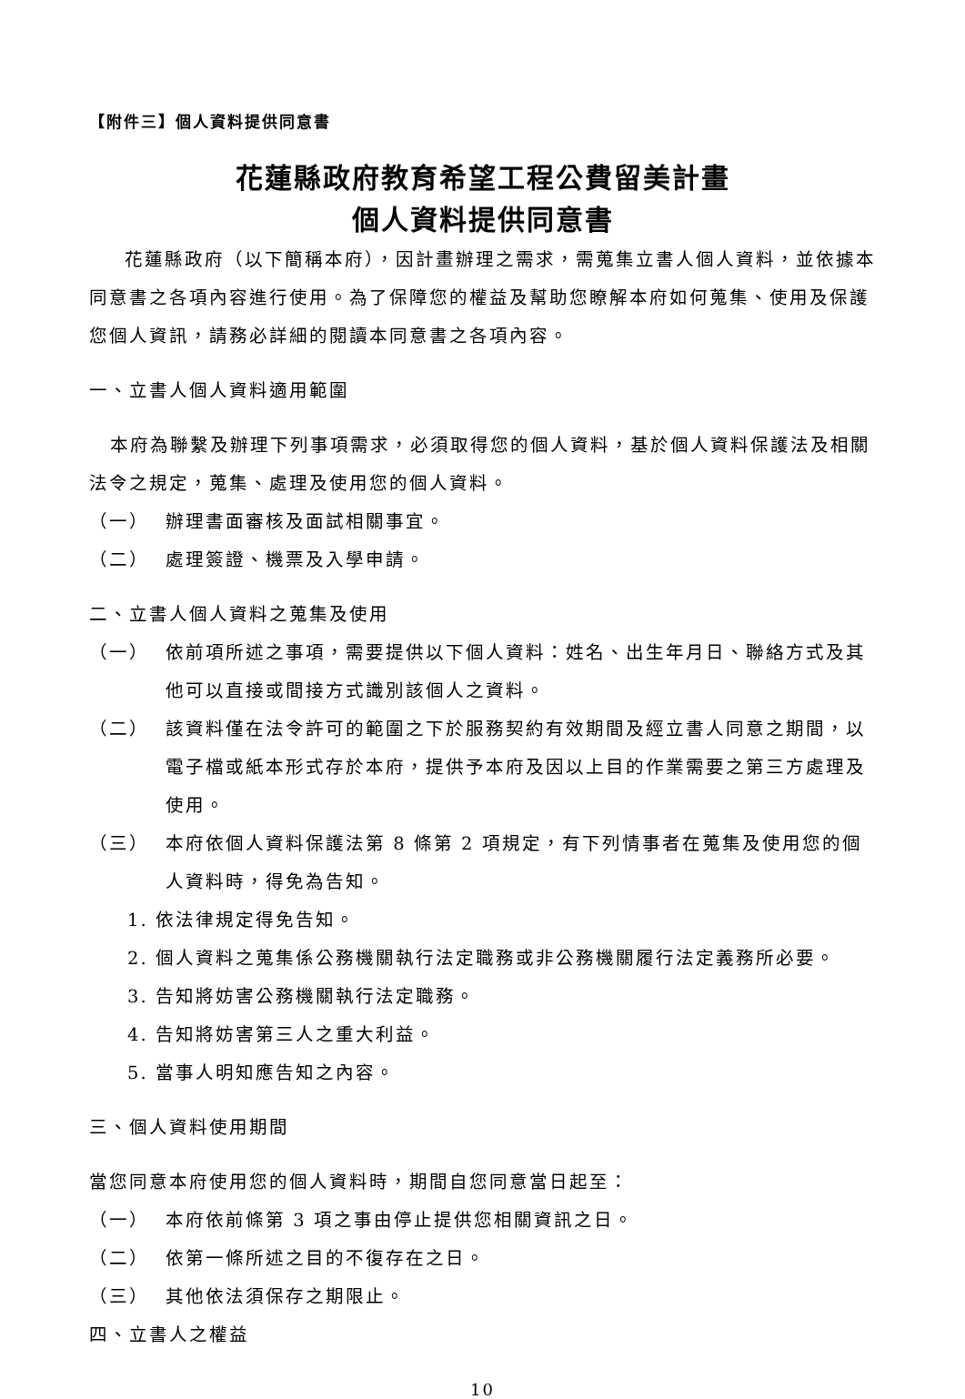【附件三】個人資料提供同意書
花蓮縣政府教育希望工程公費留美計畫
個人資料提供同意書
花蓮縣政府（以下簡稱本府），因計畫辦理之需求，需蒐集立書人個人資料，並依據本同意書之各項內容進行使用。為了保障您的權益及幫助您瞭解本府如何蒐集、使用及保護您個人資訊，請務必詳細的閱讀本同意書之各項內容。
一、立書人個人資料適用範圍
本府為聯繫及辦理下列事項需求，必須取得您的個人資料，基於個人資料保護法及相關法令之規定，蒐集、處理及使用您的個人資料。
（一） 辦理書面審核及面試相關事宜。
（二） 處理簽證、機票及入學申請。
二、立書人個人資料之蒐集及使用
（一） 依前項所述之事項，需要提供以下個人資料：姓名、出生年月日、聯絡方式及其他可以直接或間接方式識別該個人之資料。
（二） 該資料僅在法令許可的範圍之下於服務契約有效期間及經立書人同意之期間，以電子檔或紙本形式存於本府，提供予本府及因以上目的作業需要之第三方處理及使用。
（三） 本府依個人資料保護法第 8 條第 2 項規定，有下列情事者在蒐集及使用您的個人資料時，得免為告知。
1. 依法律規定得免告知。
2. 個人資料之蒐集係公務機關執行法定職務或非公務機關履行法定義務所必要。
3. 告知將妨害公務機關執行法定職務。
4. 告知將妨害第三人之重大利益。
5. 當事人明知應告知之內容。
三、個人資料使用期間
當您同意本府使用您的個人資料時，期間自您同意當日起至：
（一） 本府依前條第 3 項之事由停止提供您相關資訊之日。
（二） 依第一條所述之目的不復存在之日。
（三） 其他依法須保存之期限止。
四、立書人之權益
10